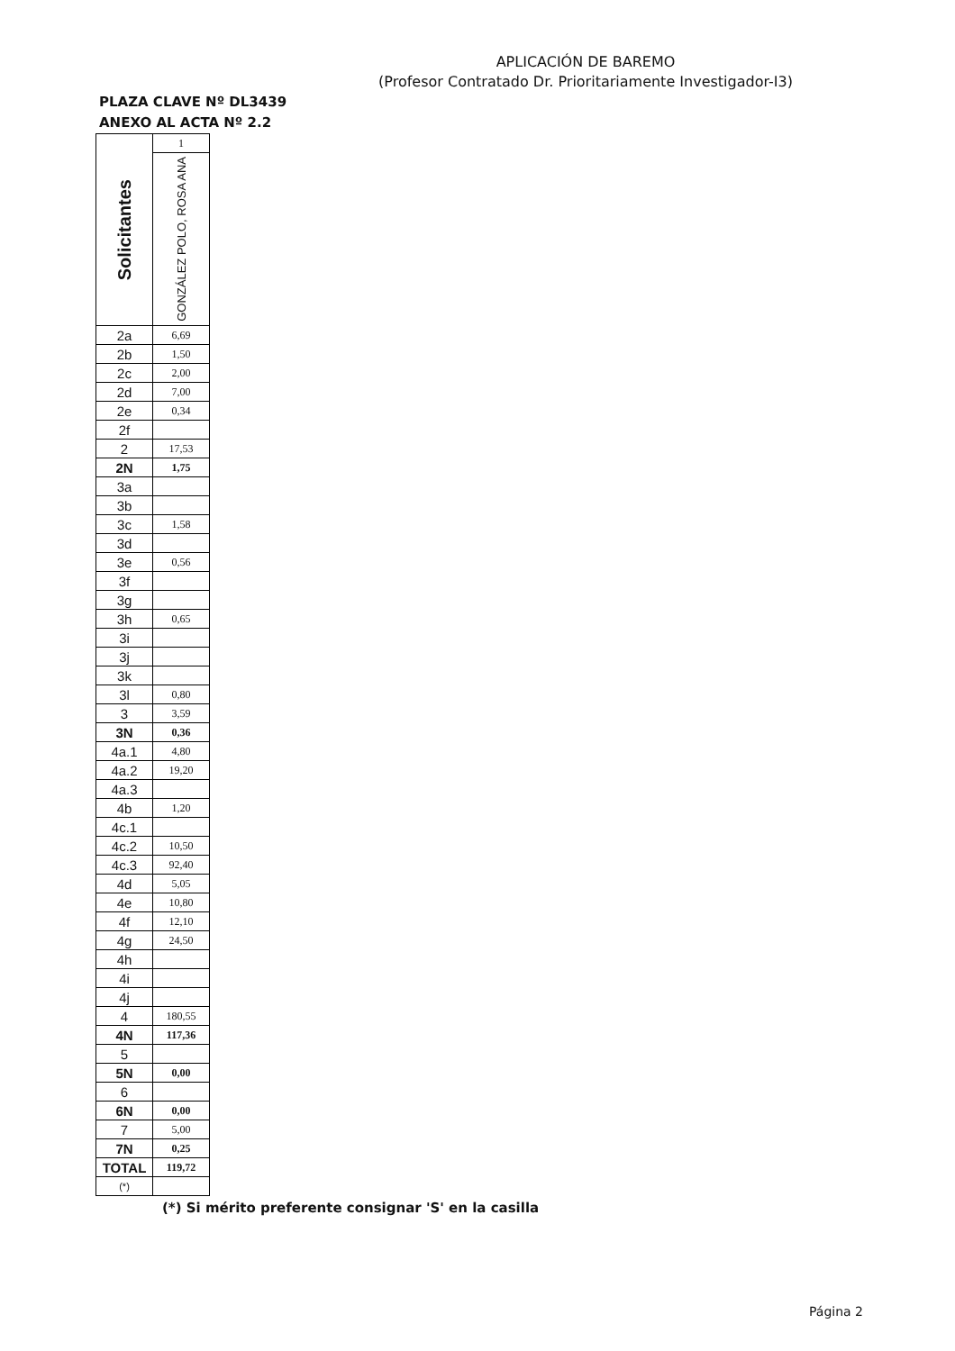APLICACIÓN DE BAREMO
(Profesor Contratado Dr. Prioritariamente Investigador-I3)
PLAZA CLAVE Nº DL3439
ANEXO AL ACTA Nº 2.2
| Solicitantes | 1 |
| | GONZÁLEZ POLO, ROSA ANA |
| 2a | 6,69 |
| 2b | 1,50 |
| 2c | 2,00 |
| 2d | 7,00 |
| 2e | 0,34 |
| 2f | |
| 2 | 17,53 |
| 2N | 1,75 |
| 3a | |
| 3b | |
| 3c | 1,58 |
| 3d | |
| 3e | 0,56 |
| 3f | |
| 3g | |
| 3h | 0,65 |
| 3i | |
| 3j | |
| 3k | |
| 3l | 0,80 |
| 3 | 3,59 |
| 3N | 0,36 |
| 4a.1 | 4,80 |
| 4a.2 | 19,20 |
| 4a.3 | |
| 4b | 1,20 |
| 4c.1 | |
| 4c.2 | 10,50 |
| 4c.3 | 92,40 |
| 4d | 5,05 |
| 4e | 10,80 |
| 4f | 12,10 |
| 4g | 24,50 |
| 4h | |
| 4i | |
| 4j | |
| 4 | 180,55 |
| 4N | 117,36 |
| 5 | |
| 5N | 0,00 |
| 6 | |
| 6N | 0,00 |
| 7 | 5,00 |
| 7N | 0,25 |
| TOTAL | 119,72 |
| (*) | |
(*) Si mérito preferente consignar 'S' en la casilla
Página 2